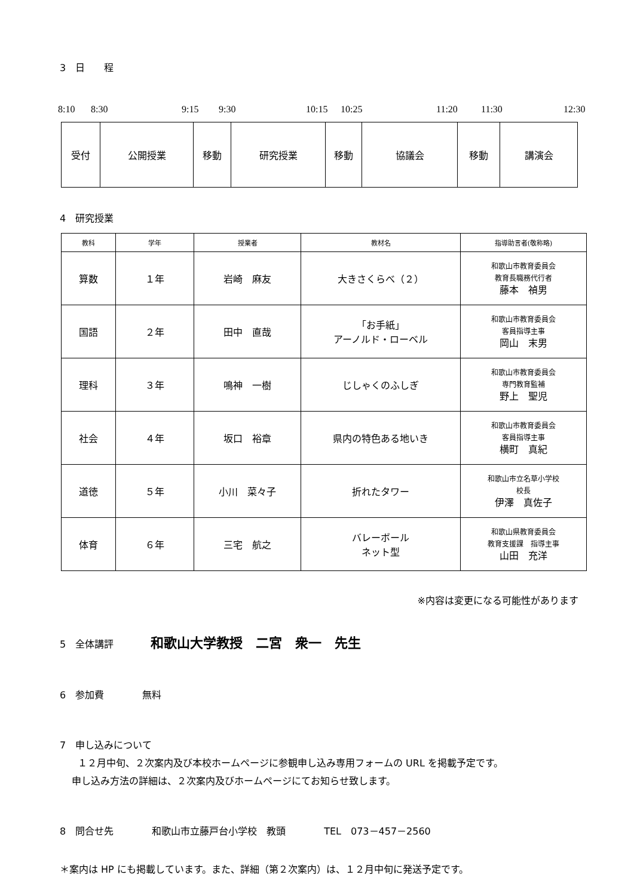3　日　　程
8:10 8:30 9:15 9:30 10:15 10:25 11:20 11:30 12:30
| 受付 | 公開授業 | 移動 | 研究授業 | 移動 | 協議会 | 移動 | 講演会 |
4　研究授業
| 教科 | 学年 | 授業者 | 教材名 | 指導助言者(敬称略) |
| --- | --- | --- | --- | --- |
| 算数 | １年 | 岩崎 麻友 | 大きさくらべ（２） | 和歌山市教育委員会 教育長職務代行者 藤本 禎男 |
| 国語 | ２年 | 田中 直哉 | 「お手紙」 アーノルド・ローベル | 和歌山市教育委員会 客員指導主事 岡山 末男 |
| 理科 | ３年 | 鳴神 一樹 | じしゃくのふしぎ | 和歌山市教育委員会 専門教育監補 野上 聖児 |
| 社会 | ４年 | 坂口 裕章 | 県内の特色ある地いき | 和歌山市教育委員会 客員指導主事 横町 真紀 |
| 道徳 | ５年 | 小川 菜々子 | 折れたタワー | 和歌山市立名草小学校 校長 伊澤 真佐子 |
| 体育 | ６年 | 三宅 航之 | バレーボール ネット型 | 和歌山県教育委員会 教育支援課 指導主事 山田 充洋 |
※内容は変更になる可能性があります
5　全体講評　　和歌山大学教授　二宮　衆一　先生
6　参加費　　　　無料
7　申し込みについて
１２月中旬、２次案内及び本校ホームページに参観申し込み専用フォームの URL を掲載予定です。
申し込み方法の詳細は、２次案内及びホームページにてお知らせ致します。
8　問合せ先　　　　和歌山市立藤戸台小学校　教頭　　　　TEL　073－457－2560
＊案内は HP にも掲載しています。また、詳細（第２次案内）は、１２月中旬に発送予定です。